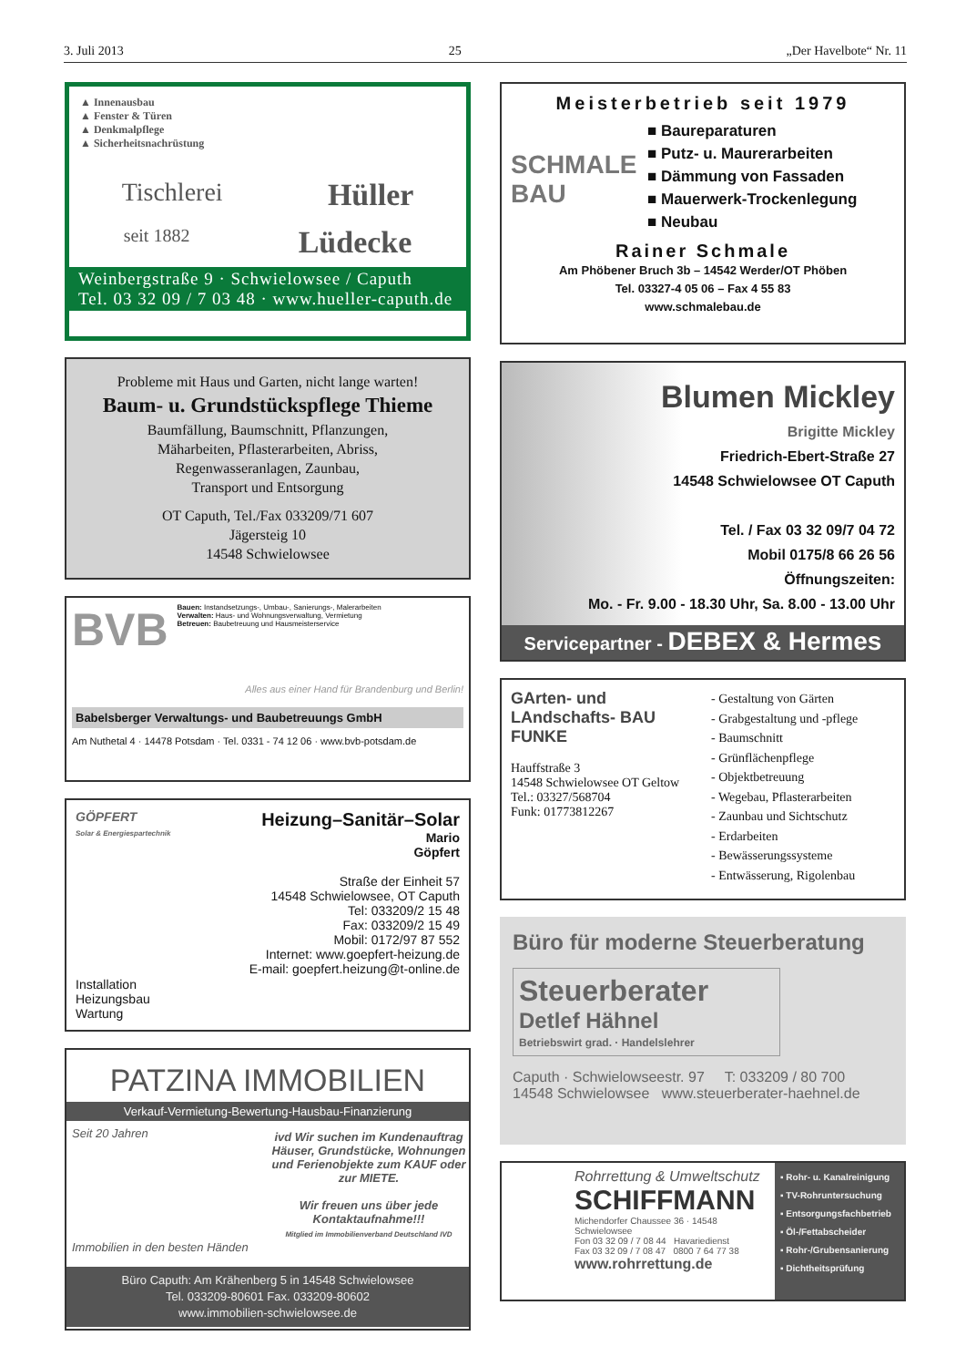3. Juli 2013 25 „Der Havelbote“ Nr. 11
▲ Innenausbau
▲ Fenster & Türen
▲ Denkmalpflege
▲ Sicherheitsnachrüstung
Tischlerei Hüller
seit 1882 Lüdecke
Weinbergstraße 9 · Schwielowsee / Caputh
Tel. 03 32 09 / 7 03 48 · www.hueller-caputh.de
Probleme mit Haus und Garten, nicht lange warten!
Baum- u. Grundstückspflege Thieme
Baumfällung, Baumschnitt, Pflanzungen,
Mäharbeiten, Pflasterarbeiten, Abriss,
Regenwasseranlagen, Zaunbau,
Transport und Entsorgung
OT Caputh, Tel./Fax 033209/71 607
Jägersteig 10
14548 Schwielowsee
BVB
Bauen: Instandsetzungs-, Umbau-, Sanierungs-, Malerarbeiten
Verwalten: Haus- und Wohnungsverwaltung, Vermietung
Betreuen: Baubetreuung und Hausmeisterservice
Alles aus einer Hand für Brandenburg und Berlin!
Babelsberger Verwaltungs- und Baubetreuungs GmbH
Am Nuthetal 4 · 14478 Potsdam · Tel. 0331 - 74 12 06 · www.bvb-potsdam.de
GÖPFERT
Solar & Energiespartechnik
Installation
Heizungsbau
Wartung
Heizung–Sanitär–Solar
Mario
Göpfert
Straße der Einheit 57
14548 Schwielowsee, OT Caputh
Tel: 033209/2 15 48
Fax: 033209/2 15 49
Mobil: 0172/97 87 552
Internet: www.goepfert-heizung.de
E-mail: goepfert.heizung@t-online.de
PATZINA IMMOBILIEN
Verkauf-Vermietung-Bewertung-Hausbau-Finanzierung
Seit 20 Jahren
Immobilien in den besten Händen
ivd Wir suchen im Kundenauftrag Häuser, Grundstücke, Wohnungen und Ferienobjekte zum KAUF oder zur MIETE.
Wir freuen uns über jede Kontaktaufnahme!!!
Mitglied im Immobilienverband Deutschland IVD
Büro Caputh: Am Krähenberg 5 in 14548 Schwielowsee
Tel. 033209-80601 Fax. 033209-80602
www.immobilien-schwielowsee.de
Meisterbetrieb seit 1979
SCHMALE BAU
■ Baureparaturen
■ Putz- u. Maurerarbeiten
■ Dämmung von Fassaden
■ Mauerwerk-Trockenlegung
■ Neubau
Rainer Schmale
Am Phöbener Bruch 3b – 14542 Werder/OT Phöben
Tel. 03327-4 05 06 – Fax 4 55 83
www.schmalebau.de
Blumen Mickley
Brigitte Mickley
Friedrich-Ebert-Straße 27
14548 Schwielowsee OT Caputh
Tel. / Fax 03 32 09/7 04 72
Mobil 0175/8 66 26 56
Öffnungszeiten:
Mo. - Fr. 9.00 - 18.30 Uhr, Sa. 8.00 - 13.00 Uhr
Servicepartner - DEBEX & Hermes
GArten- und LAndschafts- BAU FUNKE
Hauffstraße 3
14548 Schwielowsee OT Geltow
Tel.: 03327/568704
Funk: 01773812267
- Gestaltung von Gärten
- Grabgestaltung und -pflege
- Baumschnitt
- Grünflächenpflege
- Objektbetreuung
- Wegebau, Pflasterarbeiten
- Zaunbau und Sichtschutz
- Erdarbeiten
- Bewässerungssysteme
- Entwässerung, Rigolenbau
Büro für moderne Steuerberatung
Steuerberater
Detlef Hähnel
Betriebswirt grad. · Handelslehrer
Caputh · Schwielowseestr. 97 T: 033209 / 80 700
14548 Schwielowsee www.steuerberater-haehnel.de
Rohrrettung & Umweltschutz
SCHIFFMANN
Michendorfer Chaussee 36 · 14548 Schwielowsee
Fon 03 32 09 / 7 08 44 Havariedienst
Fax 03 32 09 / 7 08 47 0800 7 64 77 38
www.rohrrettung.de
▪ Rohr- u. Kanalreinigung
▪ TV-Rohruntersuchung
▪ Entsorgungsfachbetrieb
▪ Öl-/Fettabscheider
▪ Rohr-/Grubensanierung
▪ Dichtheitsprüfung